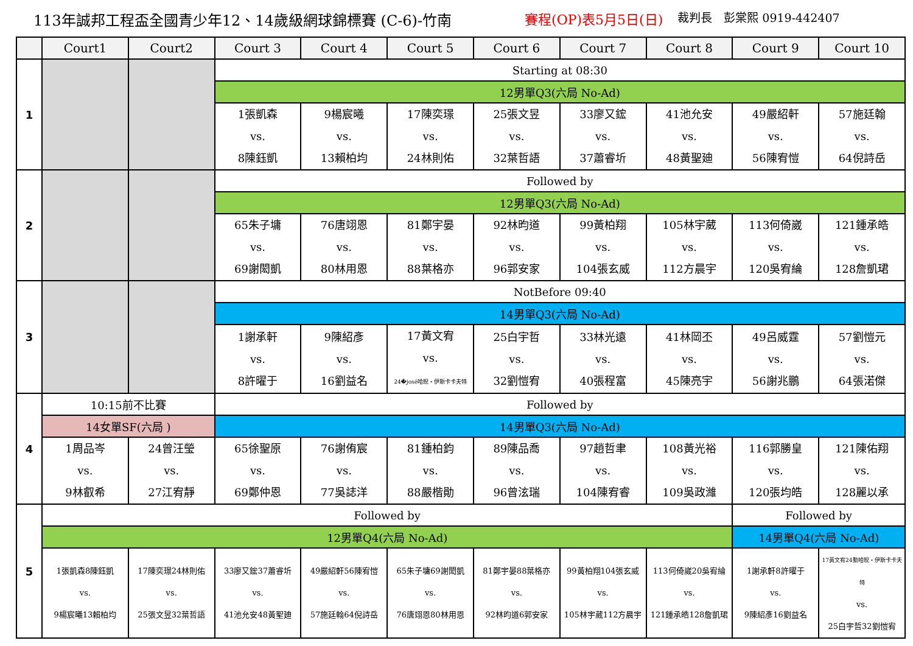113年誠邦工程盃全國青少年12、14歲級網球錦標賽 (C-6)-竹南 賽程(OP)表5月5日(日) 裁判長　彭棠熙 0919-442407
| | Court1 | Court2 | Court 3 | Court 4 | Court 5 | Court 6 | Court 7 | Court 8 | Court 9 | Court 10 |
| --- | --- | --- | --- | --- | --- | --- | --- | --- | --- | --- |
| 1 | | | Starting at 08:30 | | | | | | | |
| | | | 12男單Q3(六局 No-Ad) | | | | | | | |
| | | | 1張凱森 vs. 8陳鈺凱 | 9楊宸曦 vs. 13賴柏均 | 17陳奕璟 vs. 24林則佑 | 25張文昱 vs. 32葉哲語 | 33廖又鋐 vs. 37蕭睿圻 | 41池允安 vs. 48黃聖廸 | 49嚴紹軒 vs. 56陳宥愷 | 57施廷翰 vs. 64倪詩岳 |
| 2 | | | Followed by | | | | | | | |
| | | | 12男單Q3(六局 No-Ad) | | | | | | | |
| | | | 65朱子墉 vs. 69謝閎凱 | 76唐翊恩 vs. 80林用恩 | 81鄭宇晏 vs. 88葉格亦 | 92林昀道 vs. 96郭安家 | 99黃柏翔 vs. 104張玄威 | 105林宇葳 vs. 112方晨宇 | 113何倚崴 vs. 120吳宥綸 | 121鍾承皓 vs. 128詹凱珺 |
| 3 | | | NotBefore 09:40 | | | | | | | |
| | | | 14男單Q3(六局 No-Ad) | | | | | | | |
| | | | 1謝承軒 vs. 8許曜于 | 9陳紹彥 vs. 16劉益名 | 17黃文宥 vs. 24�josé哈睨・伊斯卡卡夫特 | 25白宇哲 vs. 32劉愷宥 | 33林光遠 vs. 40張程富 | 41林岡丕 vs. 45陳亮宇 | 49呂威霆 vs. 56謝兆鵬 | 57劉愷元 vs. 64張渃傑 |
| 4 | 10:15前不比賽 | | Followed by | | | | | | | |
| | 14女單SF(六局 ) | | 14男單Q3(六局 No-Ad) | | | | | | | |
| | 1周品岑 vs. 9林叡希 | 24曾汪瑩 vs. 27江宥靜 | 65徐聖原 vs. 69鄭仲恩 | 76謝侑宸 vs. 77吳誌洋 | 81鍾柏鈞 vs. 88嚴楷勛 | 89陳品喬 vs. 96曾泫瑞 | 97趙哲聿 vs. 104陳宥睿 | 108黃光裕 vs. 109吳政濰 | 116郭勝皇 vs. 120張均皓 | 121陳佑翔 vs. 128麗以承 |
| 5 | Followed by | | | | | | | | Followed by | |
| | 12男單Q4(六局 No-Ad) | | | | | | | | 14男單Q4(六局 No-Ad) | |
| | 1張凱森8陳鈺凱 vs. 9楊宸曦13賴柏均 | 17陳奕璟24林則佑 vs. 25張文昱32葉哲語 | 33廖又鋐37蕭睿圻 vs. 41池允安48黃聖廸 | 49嚴紹軒56陳宥愷 vs. 57施廷翰64倪詩岳 | 65朱子墉69謝閎凱 vs. 76唐翊恩80林用恩 | 81鄭宇晏88葉格亦 vs. 92林昀道6郭安家 | 99黃柏翔104張玄威 vs. 105林宇葳112方晨宇 | 113何倚崴20吳宥綸 vs. 121鍾承皓128詹凱珺 | 1謝承軒8許曜于 vs. 9陳紹彥16劉益名 | 17黃文宥24勳哈睨・伊斯卡卡夫特 vs. 25白宇哲32劉愷宥 |